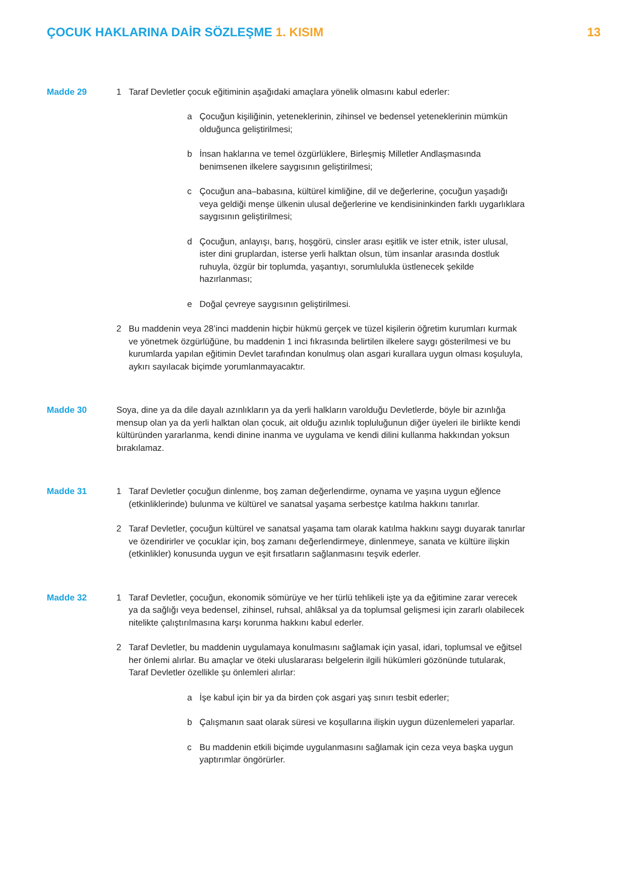ÇOCUK HAKLARINA DAİR SÖZLEŞME 1. KISIM
13
Madde 29 1 Taraf Devletler çocuk eğitiminin aşağıdaki amaçlara yönelik olmasını kabul ederler:
a Çocuğun kişiliğinin, yeteneklerinin, zihinsel ve bedensel yeteneklerinin mümkün olduğunca geliştirilmesi;
b İnsan haklarına ve temel özgürlüklere, Birleşmiş Milletler Andlaşmasında benimsenen ilkelere saygısının geliştirilmesi;
c Çocuğun ana–babasına, kültürel kimliğine, dil ve değerlerine, çocuğun yaşadığı veya geldiği menşe ülkenin ulusal değerlerine ve kendisininkinden farklı uygarlıklara saygısının geliştirilmesi;
d Çocuğun, anlayışı, barış, hoşgörü, cinsler arası eşitlik ve ister etnik, ister ulusal, ister dini gruplardan, isterse yerli halktan olsun, tüm insanlar arasında dostluk ruhuyla, özgür bir toplumda, yaşantıyı, sorumlulukla üstlenecek şekilde hazırlanması;
e Doğal çevreye saygısının geliştirilmesi.
2 Bu maddenin veya 28’inci maddenin hiçbir hükmü gerçek ve tüzel kişilerin öğretim kurumları kurmak ve yönetmek özgürlüğüne, bu maddenin 1 inci fıkrasında belirtilen ilkelere saygı gösterilmesi ve bu kurumlarda yapılan eğitimin Devlet tarafından konulmuş olan asgari kurallara uygun olması koşuluyla, aykırı sayılacak biçimde yorumlanmayacaktır.
Madde 30 Soya, dine ya da dile dayalı azınlıkların ya da yerli halkların varolduğu Devletlerde, böyle bir azınlığa mensup olan ya da yerli halktan olan çocuk, ait olduğu azınlık topluluğunun diğer üyeleri ile birlikte kendi kültüründen yararlanma, kendi dinine inanma ve uygulama ve kendi dilini kullanma hakkından yoksun bırakılamaz.
Madde 31 1 Taraf Devletler çocuğun dinlenme, boş zaman değerlendirme, oynama ve yaşına uygun eğlence (etkinliklerinde) bulunma ve kültürel ve sanatsal yaşama serbestçe katılma hakkını tanırlar.
2 Taraf Devletler, çocuğun kültürel ve sanatsal yaşama tam olarak katılma hakkını saygı duyarak tanırlar ve özendirirler ve çocuklar için, boş zamanı değerlendirmeye, dinlenmeye, sanata ve kültüre ilişkin (etkinlikler) konusunda uygun ve eşit fırsatların sağlanmasını teşvik ederler.
Madde 32 1 Taraf Devletler, çocuğun, ekonomik sömürüye ve her türlü tehlikeli işte ya da eğitimine zarar verecek ya da sağlığı veya bedensel, zihinsel, ruhsal, ahlâksal ya da toplumsal gelişmesi için zararlı olabilecek nitelikte çalıştırılmasına karşı korunma hakkını kabul ederler.
2 Taraf Devletler, bu maddenin uygulamaya konulmasını sağlamak için yasal, idari, toplumsal ve eğitsel her önlemi alırlar. Bu amaçlar ve öteki uluslararası belgelerin ilgili hükümleri gözönünde tutularak, Taraf Devletler özellikle şu önlemleri alırlar:
a İşe kabul için bir ya da birden çok asgari yaş sınırı tesbit ederler;
b Çalışmanın saat olarak süresi ve koşullarına ilişkin uygun düzenlemeleri yaparlar.
c Bu maddenin etkili biçimde uygulanmasını sağlamak için ceza veya başka uygun yaptırımlar öngörürler.